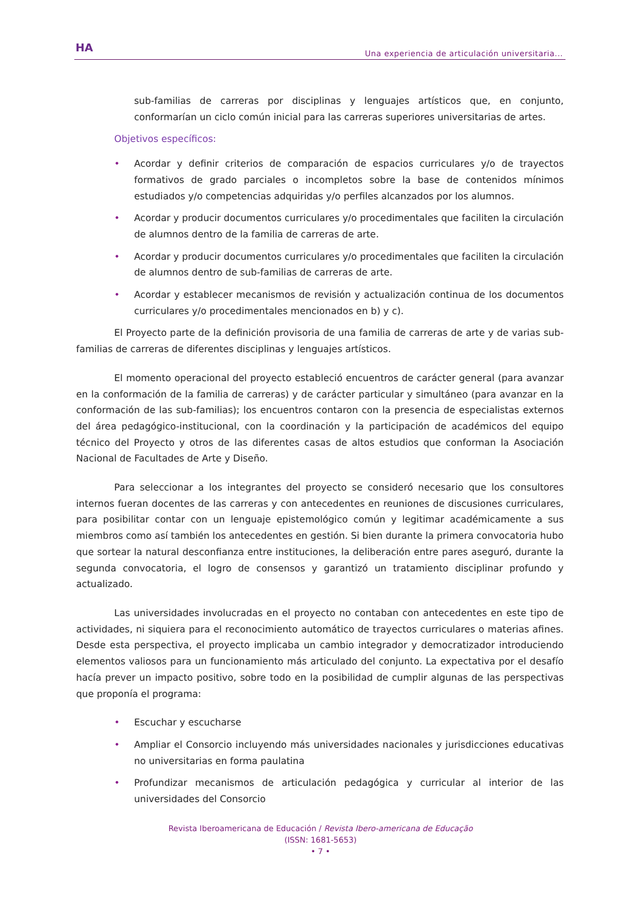HA
Una experiencia de articulación universitaria...
sub-familias de carreras por disciplinas y lenguajes artísticos que, en conjunto, conformarían un ciclo común inicial para las carreras superiores universitarias de artes.
Objetivos específicos:
• Acordar y definir criterios de comparación de espacios curriculares y/o de trayectos formativos de grado parciales o incompletos sobre la base de contenidos mínimos estudiados y/o competencias adquiridas y/o perfiles alcanzados por los alumnos.
• Acordar y producir documentos curriculares y/o procedimentales que faciliten la circulación de alumnos dentro de la familia de carreras de arte.
• Acordar y producir documentos curriculares y/o procedimentales que faciliten la circulación de alumnos dentro de sub-familias de carreras de arte.
• Acordar y establecer mecanismos de revisión y actualización continua de los documentos curriculares y/o procedimentales mencionados en b) y c).
El Proyecto parte de la definición provisoria de una familia de carreras de arte y de varias sub-familias de carreras de diferentes disciplinas y lenguajes artísticos.
El momento operacional del proyecto estableció encuentros de carácter general (para avanzar en la conformación de la familia de carreras) y de carácter particular y simultáneo (para avanzar en la conformación de las sub-familias); los encuentros contaron con la presencia de especialistas externos del área pedagógico-institucional, con la coordinación y la participación de académicos del equipo técnico del Proyecto y otros de las diferentes casas de altos estudios que conforman la Asociación Nacional de Facultades de Arte y Diseño.
Para seleccionar a los integrantes del proyecto se consideró necesario que los consultores internos fueran docentes de las carreras y con antecedentes en reuniones de discusiones curriculares, para posibilitar contar con un lenguaje epistemológico común y legitimar académicamente a sus miembros como así también los antecedentes en gestión. Si bien durante la primera convocatoria hubo que sortear la natural desconfianza entre instituciones, la deliberación entre pares aseguró, durante la segunda convocatoria, el logro de consensos y garantizó un tratamiento disciplinar profundo y actualizado.
Las universidades involucradas en el proyecto no contaban con antecedentes en este tipo de actividades, ni siquiera para el reconocimiento automático de trayectos curriculares o materias afines. Desde esta perspectiva, el proyecto implicaba un cambio integrador y democratizador introduciendo elementos valiosos para un funcionamiento más articulado del conjunto. La expectativa por el desafío hacía prever un impacto positivo, sobre todo en la posibilidad de cumplir algunas de las perspectivas que proponía el programa:
• Escuchar y escucharse
• Ampliar el Consorcio incluyendo más universidades nacionales y jurisdicciones educativas no universitarias en forma paulatina
• Profundizar mecanismos de articulación pedagógica y curricular al interior de las universidades del Consorcio
Revista Iberoamericana de Educación / Revista Ibero-americana de Educação
(ISSN: 1681-5653)
• 7 •